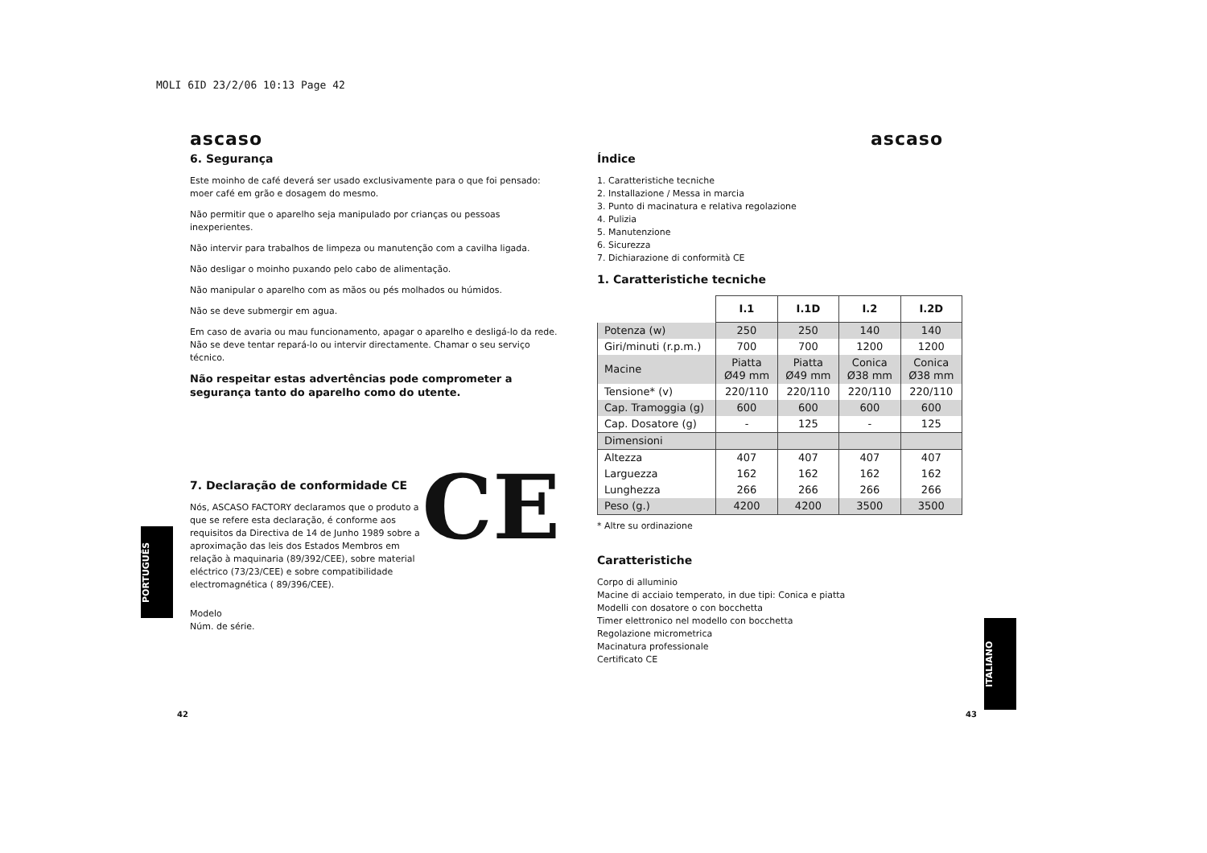MOLI 6ID 23/2/06 10:13 Page 42
ascaso
6. Segurança
Este moinho de café deverá ser usado exclusivamente para o que foi pensado: moer café em grão e dosagem do mesmo.
Não permitir que o aparelho seja manipulado por crianças ou pessoas inexperientes.
Não intervir para trabalhos de limpeza ou manutenção com a cavilha ligada.
Não desligar o moinho puxando pelo cabo de alimentação.
Não manipular o aparelho com as mãos ou pés molhados ou húmidos.
Não se deve submergir em agua.
Em caso de avaria ou mau funcionamento, apagar o aparelho e desligá-lo da rede. Não se deve tentar repará-lo ou intervir directamente. Chamar o seu serviço técnico.
Não respeitar estas advertências pode comprometer a segurança tanto do aparelho como do utente.
7. Declaração de conformidade CE
CE
Nós, ASCASO FACTORY declaramos que o produto a que se refere esta declaração, é conforme aos requisitos da Directiva de 14 de Junho 1989 sobre a aproximação das leis dos Estados Membros em relação à maquinaria (89/392/CEE), sobre material eléctrico (73/23/CEE) e sobre compatibilidade electromagnética ( 89/396/CEE).
Modelo
Núm. de série.
42
ascaso
Índice
1. Caratteristiche tecniche
2. Installazione / Messa in marcia
3. Punto di macinatura e relativa regolazione
4. Pulizia
5. Manutenzione
6. Sicurezza
7. Dichiarazione di conformità CE
1. Caratteristiche tecniche
| | I.1 | I.1D | I.2 | I.2D |
| --- | --- | --- | --- | --- |
| Potenza (w) | 250 | 250 | 140 | 140 |
| Giri/minuti (r.p.m.) | 700 | 700 | 1200 | 1200 |
| Macine | Piatta Ø49 mm | Piatta Ø49 mm | Conica Ø38 mm | Conica Ø38 mm |
| Tensione* (v) | 220/110 | 220/110 | 220/110 | 220/110 |
| Cap. Tramoggia (g) | 600 | 600 | 600 | 600 |
| Cap. Dosatore (g) | - | 125 | - | 125 |
| Dimensioni | | | | |
| Altezza | 407 | 407 | 407 | 407 |
| Larguezza | 162 | 162 | 162 | 162 |
| Lunghezza | 266 | 266 | 266 | 266 |
| Peso (g.) | 4200 | 4200 | 3500 | 3500 |
* Altre su ordinazione
Caratteristiche
Corpo di alluminio
Macine di acciaio temperato, in due tipi: Conica e piatta
Modelli con dosatore o con bocchetta
Timer elettronico nel modello con bocchetta
Regolazione micrometrica
Macinatura professionale
Certificato CE
43
PORTUGUÊS
ITALIANO